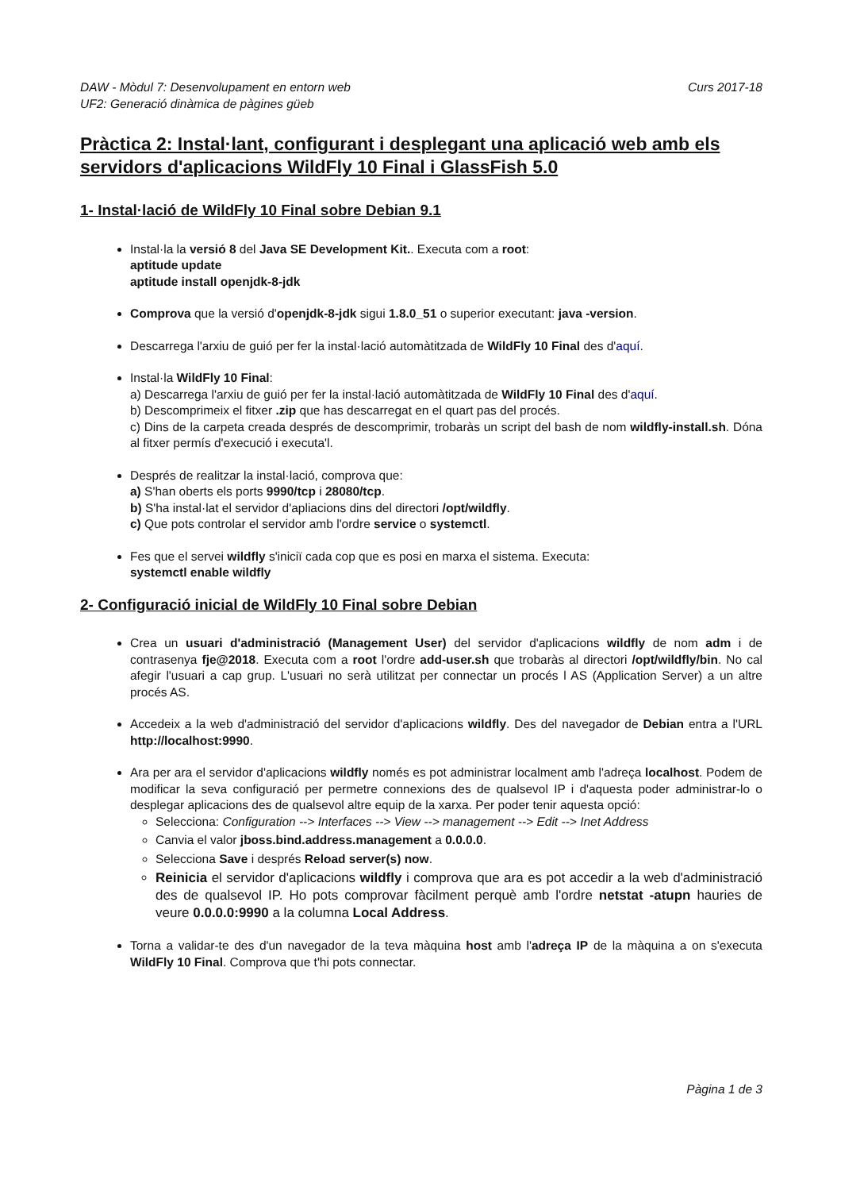DAW - Mòdul 7: Desenvolupament en entorn web Curs 2017-18
UF2: Generació dinàmica de pàgines güeb
Pràctica 2: Instal·lant, configurant i desplegant una aplicació web amb els servidors d'aplicacions WildFly 10 Final i GlassFish 5.0
1- Instal·lació de WildFly 10 Final sobre Debian 9.1
Instal·la la versió 8 del Java SE Development Kit.. Executa com a root:
aptitude update
aptitude install openjdk-8-jdk
Comprova que la versió d'openjdk-8-jdk sigui 1.8.0_51 o superior executant: java -version.
Descarrega l'arxiu de guió per fer la instal·lació automàtitzada de WildFly 10 Final des d'aquí.
Instal·la WildFly 10 Final:
a) Descarrega l'arxiu de guió per fer la instal·lació automàtitzada de WildFly 10 Final des d'aquí.
b) Descomprimeix el fitxer .zip que has descarregat en el quart pas del procés.
c) Dins de la carpeta creada després de descomprimir, trobaràs un script del bash de nom wildfly-install.sh. Dóna al fitxer permís d'execució i executa'l.
Després de realitzar la instal·lació, comprova que:
a) S'han oberts els ports 9990/tcp i 28080/tcp.
b) S'ha instal·lat el servidor d'apliacions dins del directori /opt/wildfly.
c) Que pots controlar el servidor amb l'ordre service o systemctl.
Fes que el servei wildfly s'iniciï cada cop que es posi en marxa el sistema. Executa:
systemctl enable wildfly
2- Configuració inicial de WildFly 10 Final sobre Debian
Crea un usuari d'administració (Management User) del servidor d'aplicacions wildfly de nom adm i de contrasenya fje@2018. Executa com a root l'ordre add-user.sh que trobaràs al directori /opt/wildfly/bin. No cal afegir l'usuari a cap grup. L'usuari no serà utilitzat per connectar un procés l AS (Application Server) a un altre procés AS.
Accedeix a la web d'administració del servidor d'aplicacions wildfly. Des del navegador de Debian entra a l'URL http://localhost:9990.
Ara per ara el servidor d'aplicacions wildfly només es pot administrar localment amb l'adreça localhost. Podem de modificar la seva configuració per permetre connexions des de qualsevol IP i d'aquesta poder administrar-lo o desplegar aplicacions des de qualsevol altre equip de la xarxa. Per poder tenir aquesta opció:
Selecciona: Configuration --> Interfaces --> View --> management --> Edit --> Inet Address
Canvia el valor jboss.bind.address.management a 0.0.0.0.
Selecciona Save i després Reload server(s) now.
Reinicia el servidor d'aplicacions wildfly i comprova que ara es pot accedir a la web d'administració des de qualsevol IP. Ho pots comprovar fàcilment perquè amb l'ordre netstat -atupn hauries de veure 0.0.0.0:9990 a la columna Local Address.
Torna a validar-te des d'un navegador de la teva màquina host amb l'adreça IP de la màquina a on s'executa WildFly 10 Final. Comprova que t'hi pots connectar.
Pàgina 1 de 3